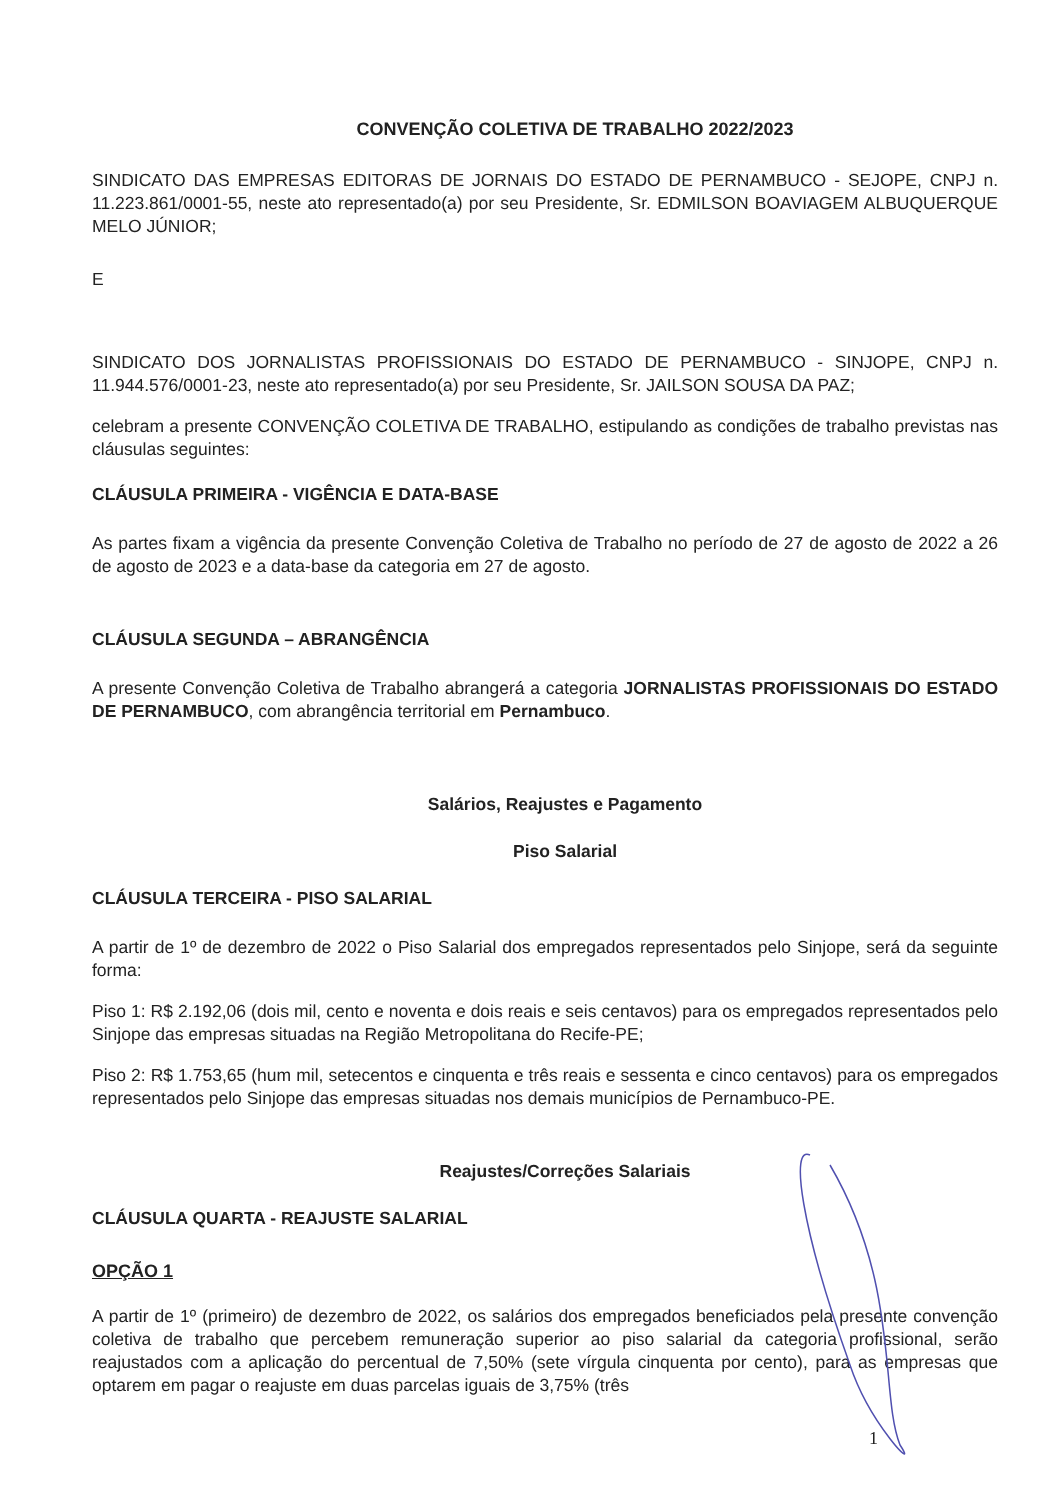CONVENÇÃO COLETIVA DE TRABALHO 2022/2023
SINDICATO DAS EMPRESAS EDITORAS DE JORNAIS DO ESTADO DE PERNAMBUCO - SEJOPE, CNPJ n. 11.223.861/0001-55, neste ato representado(a) por seu Presidente, Sr. EDMILSON BOAVIAGEM ALBUQUERQUE MELO JÚNIOR;
E
SINDICATO DOS JORNALISTAS PROFISSIONAIS DO ESTADO DE PERNAMBUCO - SINJOPE, CNPJ n. 11.944.576/0001-23, neste ato representado(a) por seu Presidente, Sr. JAILSON SOUSA DA PAZ;
celebram a presente CONVENÇÃO COLETIVA DE TRABALHO, estipulando as condições de trabalho previstas nas cláusulas seguintes:
CLÁUSULA PRIMEIRA - VIGÊNCIA E DATA-BASE
As partes fixam a vigência da presente Convenção Coletiva de Trabalho no período de 27 de agosto de 2022 a 26 de agosto de 2023 e a data-base da categoria em 27 de agosto.
CLÁUSULA SEGUNDA – ABRANGÊNCIA
A presente Convenção Coletiva de Trabalho abrangerá a categoria JORNALISTAS PROFISSIONAIS DO ESTADO DE PERNAMBUCO, com abrangência territorial em Pernambuco.
Salários, Reajustes e Pagamento
Piso Salarial
CLÁUSULA TERCEIRA - PISO SALARIAL
A partir de 1º de dezembro de 2022 o Piso Salarial dos empregados representados pelo Sinjope, será da seguinte forma:
Piso 1: R$ 2.192,06 (dois mil, cento e noventa e dois reais e seis centavos) para os empregados representados pelo Sinjope das empresas situadas na Região Metropolitana do Recife-PE;
Piso 2: R$ 1.753,65 (hum mil, setecentos e cinquenta e três reais e sessenta e cinco centavos) para os empregados representados pelo Sinjope das empresas situadas nos demais municípios de Pernambuco-PE.
Reajustes/Correções Salariais
CLÁUSULA QUARTA - REAJUSTE SALARIAL
OPÇÃO 1
A partir de 1º (primeiro) de dezembro de 2022, os salários dos empregados beneficiados pela presente convenção coletiva de trabalho que percebem remuneração superior ao piso salarial da categoria profissional, serão reajustados com a aplicação do percentual de 7,50% (sete vírgula cinquenta por cento), para as empresas que optarem em pagar o reajuste em duas parcelas iguais de 3,75% (três
1